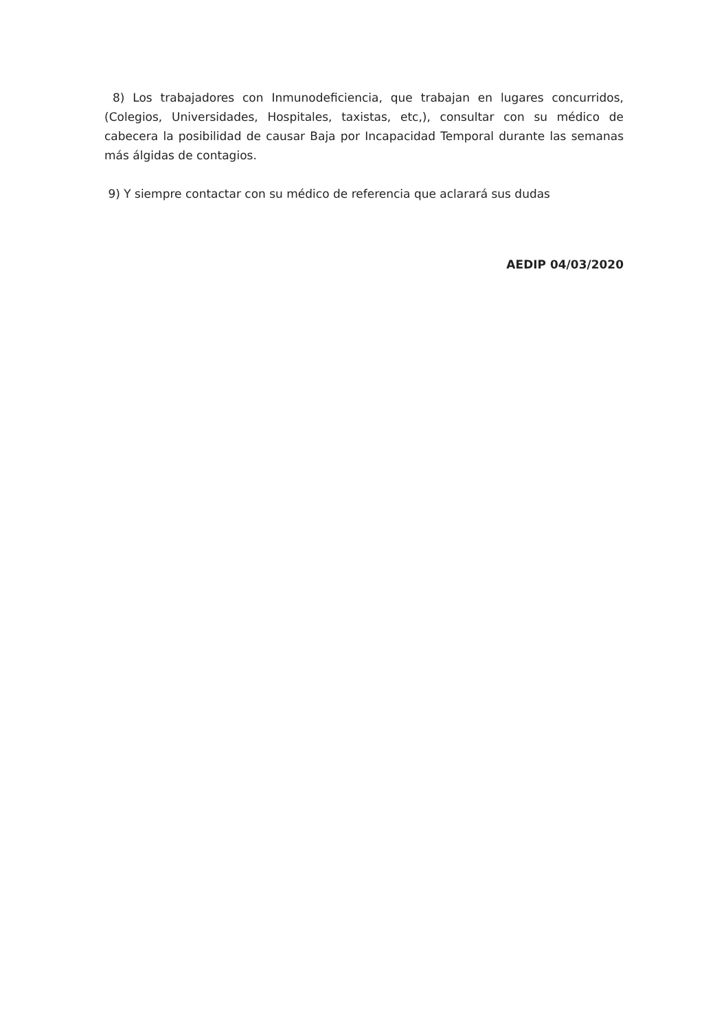8) Los trabajadores con Inmunodeficiencia, que trabajan en lugares concurridos, (Colegios, Universidades, Hospitales, taxistas, etc,), consultar con su médico de cabecera la posibilidad de causar Baja por Incapacidad Temporal durante las semanas más álgidas de contagios.
9) Y siempre contactar con su médico de referencia que aclarará sus dudas
AEDIP 04/03/2020